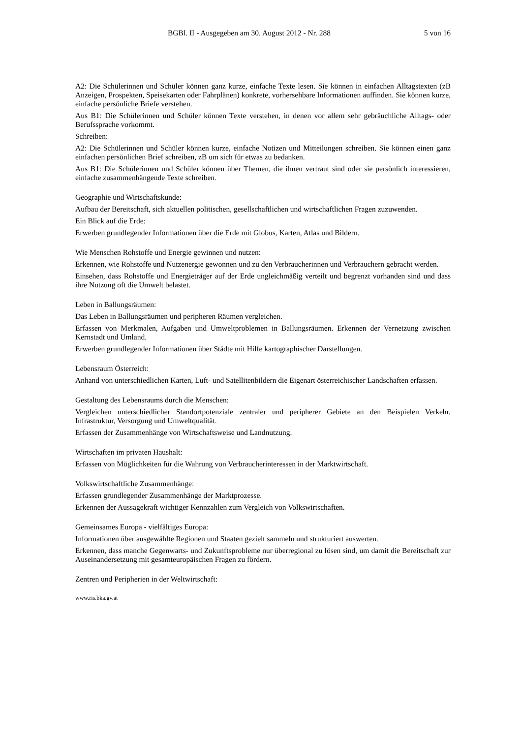BGBl. II - Ausgegeben am 30. August 2012 - Nr. 288 5 von 16
A2: Die Schülerinnen und Schüler können ganz kurze, einfache Texte lesen. Sie können in einfachen Alltagstexten (zB Anzeigen, Prospekten, Speisekarten oder Fahrplänen) konkrete, vorhersehbare Informationen auffinden. Sie können kurze, einfache persönliche Briefe verstehen.
Aus B1: Die Schülerinnen und Schüler können Texte verstehen, in denen vor allem sehr gebräuchliche Alltags- oder Berufssprache vorkommt.
Schreiben:
A2: Die Schülerinnen und Schüler können kurze, einfache Notizen und Mitteilungen schreiben. Sie können einen ganz einfachen persönlichen Brief schreiben, zB um sich für etwas zu bedanken.
Aus B1: Die Schülerinnen und Schüler können über Themen, die ihnen vertraut sind oder sie persönlich interessieren, einfache zusammenhängende Texte schreiben.
Geographie und Wirtschaftskunde:
Aufbau der Bereitschaft, sich aktuellen politischen, gesellschaftlichen und wirtschaftlichen Fragen zuzuwenden.
Ein Blick auf die Erde:
Erwerben grundlegender Informationen über die Erde mit Globus, Karten, Atlas und Bildern.
Wie Menschen Rohstoffe und Energie gewinnen und nutzen:
Erkennen, wie Rohstoffe und Nutzenergie gewonnen und zu den Verbraucherinnen und Verbrauchern gebracht werden.
Einsehen, dass Rohstoffe und Energieträger auf der Erde ungleichmäßig verteilt und begrenzt vorhanden sind und dass ihre Nutzung oft die Umwelt belastet.
Leben in Ballungsräumen:
Das Leben in Ballungsräumen und peripheren Räumen vergleichen.
Erfassen von Merkmalen, Aufgaben und Umweltproblemen in Ballungsräumen. Erkennen der Vernetzung zwischen Kernstadt und Umland.
Erwerben grundlegender Informationen über Städte mit Hilfe kartographischer Darstellungen.
Lebensraum Österreich:
Anhand von unterschiedlichen Karten, Luft- und Satellitenbildern die Eigenart österreichischer Landschaften erfassen.
Gestaltung des Lebensraums durch die Menschen:
Vergleichen unterschiedlicher Standortpotenziale zentraler und peripherer Gebiete an den Beispielen Verkehr, Infrastruktur, Versorgung und Umweltqualität.
Erfassen der Zusammenhänge von Wirtschaftsweise und Landnutzung.
Wirtschaften im privaten Haushalt:
Erfassen von Möglichkeiten für die Wahrung von Verbraucherinteressen in der Marktwirtschaft.
Volkswirtschaftliche Zusammenhänge:
Erfassen grundlegender Zusammenhänge der Marktprozesse.
Erkennen der Aussagekraft wichtiger Kennzahlen zum Vergleich von Volkswirtschaften.
Gemeinsames Europa - vielfältiges Europa:
Informationen über ausgewählte Regionen und Staaten gezielt sammeln und strukturiert auswerten.
Erkennen, dass manche Gegenwarts- und Zukunftsprobleme nur überregional zu lösen sind, um damit die Bereitschaft zur Auseinandersetzung mit gesamteuropäischen Fragen zu fördern.
Zentren und Peripherien in der Weltwirtschaft:
www.ris.bka.gv.at